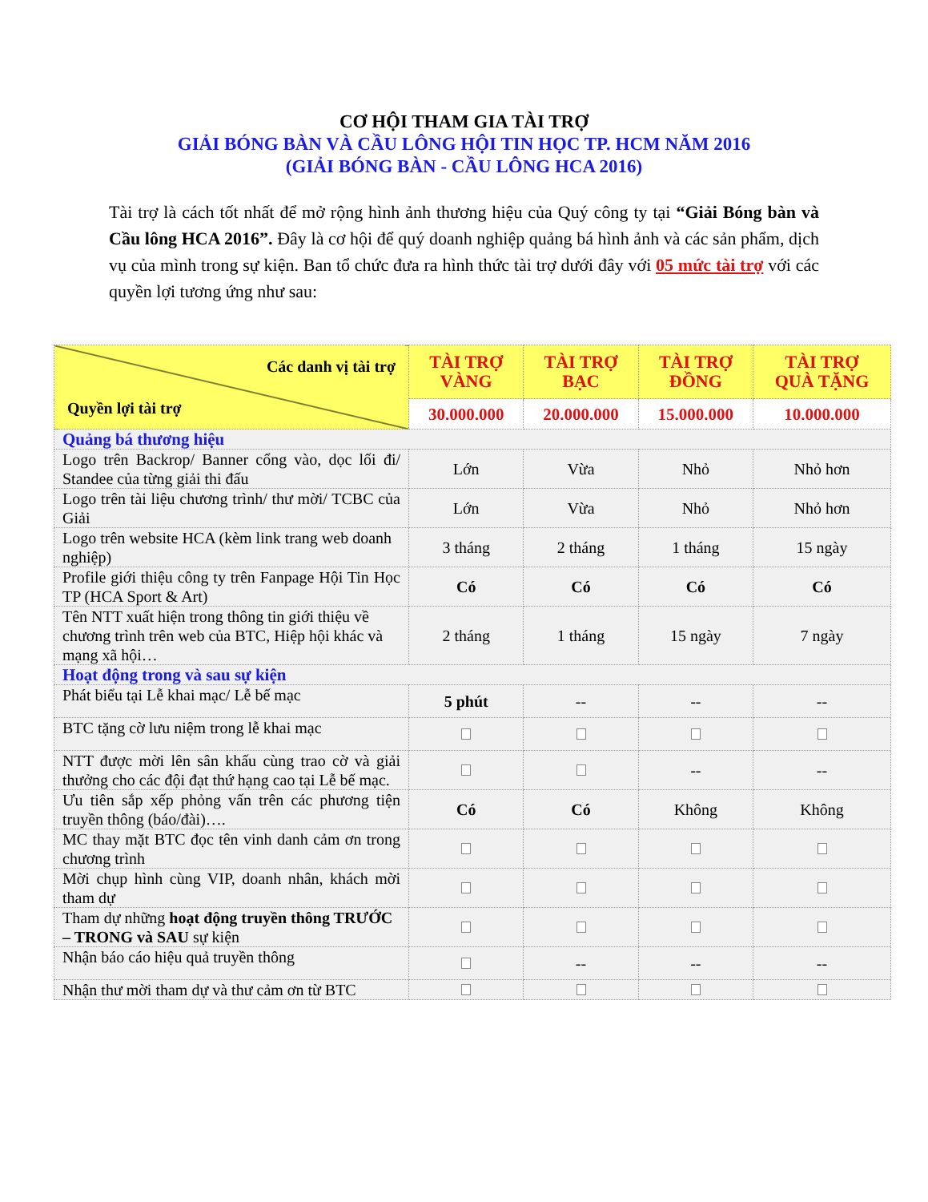CƠ HỘI THAM GIA TÀI TRỢ
GIẢI BÓNG BÀN VÀ CẦU LÔNG HỘI TIN HỌC TP. HCM NĂM 2016
(GIẢI BÓNG BÀN - CẦU LÔNG HCA 2016)
Tài trợ là cách tốt nhất để mở rộng hình ảnh thương hiệu của Quý công ty tại “Giải Bóng bàn và Cầu lông HCA 2016”. Đây là cơ hội để quý doanh nghiệp quảng bá hình ảnh và các sản phẩm, dịch vụ của mình trong sự kiện. Ban tổ chức đưa ra hình thức tài trợ dưới đây với 05 mức tài trợ với các quyền lợi tương ứng như sau:
| Các danh vị tài trợ Quyền lợi tài trợ | TÀI TRỢ VÀNG | TÀI TRỢ BẠC | TÀI TRỢ ĐỒNG | TÀI TRỢ QUÀ TẶNG |
| | 30.000.000 | 20.000.000 | 15.000.000 | 10.000.000 |
| Quảng bá thương hiệu | | | | |
| Logo trên Backrop/ Banner cổng vào, dọc lối đi/ Standee của từng giải thi đấu | Lớn | Vừa | Nhỏ | Nhỏ hơn |
| Logo trên tài liệu chương trình/ thư mời/ TCBC của Giải | Lớn | Vừa | Nhỏ | Nhỏ hơn |
| Logo trên website HCA (kèm link trang web doanh nghiệp) | 3 tháng | 2 tháng | 1 tháng | 15 ngày |
| Profile giới thiệu công ty trên Fanpage Hội Tin Học TP (HCA Sport & Art) | Có | Có | Có | Có |
| Tên NTT xuất hiện trong thông tin giới thiệu về chương trình trên web của BTC, Hiệp hội khác và mạng xã hội… | 2 tháng | 1 tháng | 15 ngày | 7 ngày |
| Hoạt động trong và sau sự kiện | | | | |
| Phát biểu tại Lễ khai mạc/ Lễ bế mạc | 5 phút | -- | -- | -- |
| BTC tặng cờ lưu niệm trong lễ khai mạc | | | | |
| NTT được mời lên sân khấu cùng trao cờ và giải thưởng cho các đội đạt thứ hạng cao tại Lễ bế mạc. | | | -- | -- |
| Ưu tiên sắp xếp phỏng vấn trên các phương tiện truyền thông (báo/đài)…. | Có | Có | Không | Không |
| MC thay mặt BTC đọc tên vinh danh cảm ơn trong chương trình | | | | |
| Mời chụp hình cùng VIP, doanh nhân, khách mời tham dự | | | | |
| Tham dự những hoạt động truyền thông TRƯỚC – TRONG và SAU sự kiện | | | | |
| Nhận báo cáo hiệu quả truyền thông | | -- | -- | -- |
| Nhận thư mời tham dự và thư cảm ơn từ BTC | | | | |